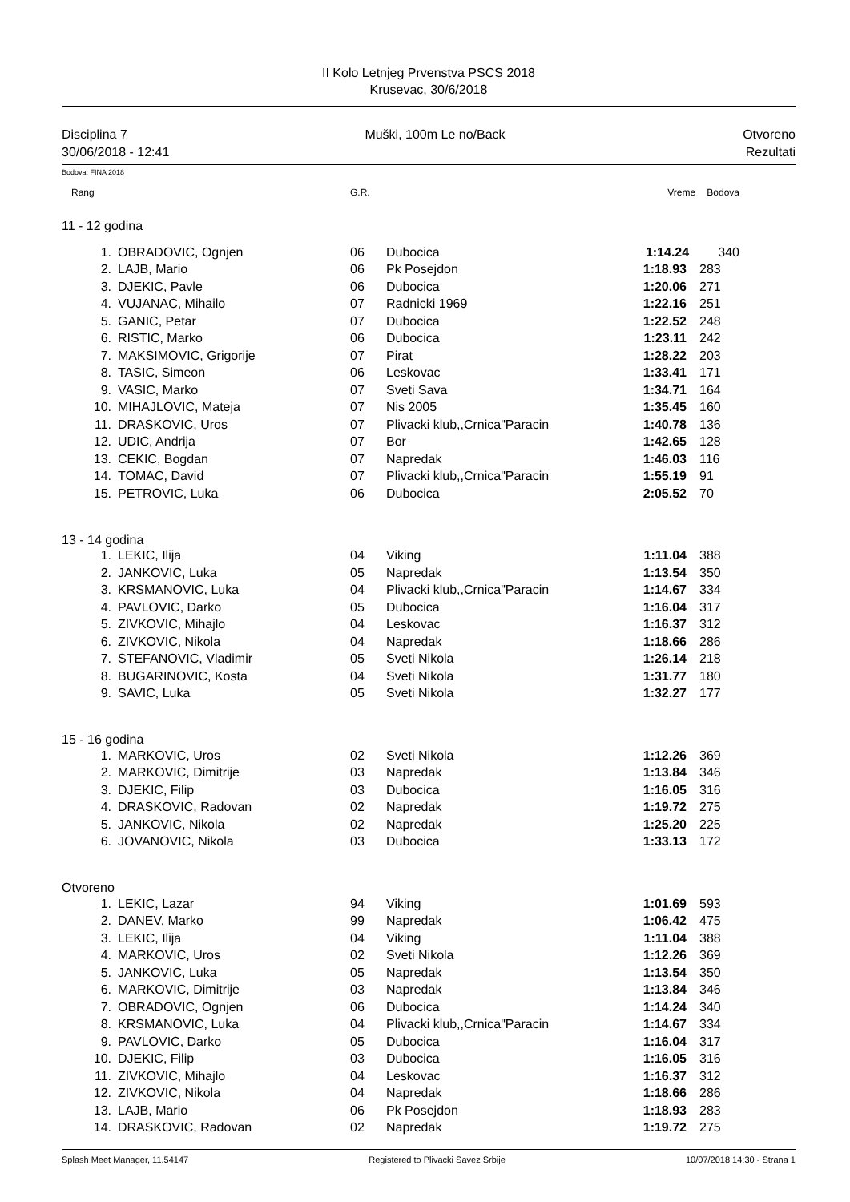II Kolo Letnjeg Prvenstva PSCS 2018
Krusevac, 30/6/2018
Disciplina 7 Muški, 100m Le no/Back Otvoreno
30/06/2018 - 12:41 Rezultati
Bodova: FINA 2018
| Rang | | G.R. | | Vreme | Bodova |
| --- | --- | --- | --- | --- | --- |
| 11 - 12 godina | | | | | |
| 1. | OBRADOVIC, Ognjen | 06 | Dubocica | 1:14.24 | 340 |
| 2. | LAJB, Mario | 06 | Pk Posejdon | 1:18.93 | 283 |
| 3. | DJEKIC, Pavle | 06 | Dubocica | 1:20.06 | 271 |
| 4. | VUJANAC, Mihailo | 07 | Radnicki 1969 | 1:22.16 | 251 |
| 5. | GANIC, Petar | 07 | Dubocica | 1:22.52 | 248 |
| 6. | RISTIC, Marko | 06 | Dubocica | 1:23.11 | 242 |
| 7. | MAKSIMOVIC, Grigorije | 07 | Pirat | 1:28.22 | 203 |
| 8. | TASIC, Simeon | 06 | Leskovac | 1:33.41 | 171 |
| 9. | VASIC, Marko | 07 | Sveti Sava | 1:34.71 | 164 |
| 10. | MIHAJLOVIC, Mateja | 07 | Nis 2005 | 1:35.45 | 160 |
| 11. | DRASKOVIC, Uros | 07 | Plivacki klub,,Crnica"Paracin | 1:40.78 | 136 |
| 12. | UDIC, Andrija | 07 | Bor | 1:42.65 | 128 |
| 13. | CEKIC, Bogdan | 07 | Napredak | 1:46.03 | 116 |
| 14. | TOMAC, David | 07 | Plivacki klub,,Crnica"Paracin | 1:55.19 | 91 |
| 15. | PETROVIC, Luka | 06 | Dubocica | 2:05.52 | 70 |
| 13 - 14 godina | | | | | |
| 1. | LEKIC, Ilija | 04 | Viking | 1:11.04 | 388 |
| 2. | JANKOVIC, Luka | 05 | Napredak | 1:13.54 | 350 |
| 3. | KRSMANOVIC, Luka | 04 | Plivacki klub,,Crnica"Paracin | 1:14.67 | 334 |
| 4. | PAVLOVIC, Darko | 05 | Dubocica | 1:16.04 | 317 |
| 5. | ZIVKOVIC, Mihajlo | 04 | Leskovac | 1:16.37 | 312 |
| 6. | ZIVKOVIC, Nikola | 04 | Napredak | 1:18.66 | 286 |
| 7. | STEFANOVIC, Vladimir | 05 | Sveti Nikola | 1:26.14 | 218 |
| 8. | BUGARINOVIC, Kosta | 04 | Sveti Nikola | 1:31.77 | 180 |
| 9. | SAVIC, Luka | 05 | Sveti Nikola | 1:32.27 | 177 |
| 15 - 16 godina | | | | | |
| 1. | MARKOVIC, Uros | 02 | Sveti Nikola | 1:12.26 | 369 |
| 2. | MARKOVIC, Dimitrije | 03 | Napredak | 1:13.84 | 346 |
| 3. | DJEKIC, Filip | 03 | Dubocica | 1:16.05 | 316 |
| 4. | DRASKOVIC, Radovan | 02 | Napredak | 1:19.72 | 275 |
| 5. | JANKOVIC, Nikola | 02 | Napredak | 1:25.20 | 225 |
| 6. | JOVANOVIC, Nikola | 03 | Dubocica | 1:33.13 | 172 |
| Otvoreno | | | | | |
| 1. | LEKIC, Lazar | 94 | Viking | 1:01.69 | 593 |
| 2. | DANEV, Marko | 99 | Napredak | 1:06.42 | 475 |
| 3. | LEKIC, Ilija | 04 | Viking | 1:11.04 | 388 |
| 4. | MARKOVIC, Uros | 02 | Sveti Nikola | 1:12.26 | 369 |
| 5. | JANKOVIC, Luka | 05 | Napredak | 1:13.54 | 350 |
| 6. | MARKOVIC, Dimitrije | 03 | Napredak | 1:13.84 | 346 |
| 7. | OBRADOVIC, Ognjen | 06 | Dubocica | 1:14.24 | 340 |
| 8. | KRSMANOVIC, Luka | 04 | Plivacki klub,,Crnica"Paracin | 1:14.67 | 334 |
| 9. | PAVLOVIC, Darko | 05 | Dubocica | 1:16.04 | 317 |
| 10. | DJEKIC, Filip | 03 | Dubocica | 1:16.05 | 316 |
| 11. | ZIVKOVIC, Mihajlo | 04 | Leskovac | 1:16.37 | 312 |
| 12. | ZIVKOVIC, Nikola | 04 | Napredak | 1:18.66 | 286 |
| 13. | LAJB, Mario | 06 | Pk Posejdon | 1:18.93 | 283 |
| 14. | DRASKOVIC, Radovan | 02 | Napredak | 1:19.72 | 275 |
Splash Meet Manager, 11.54147 Registered to Plivacki Savez Srbije 10/07/2018 14:30 - Strana 1